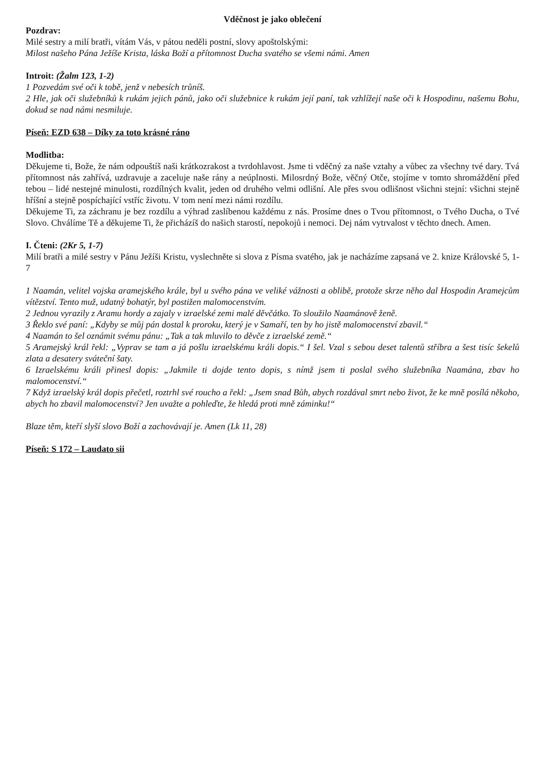Vděčnost je jako oblečení
Pozdrav:
Milé sestry a milí bratři, vítám Vás, v pátou neděli postní, slovy apoštolskými:
Milost našeho Pána Ježíše Krista, láska Boží a přítomnost Ducha svatého se všemi námi. Amen
Introit: (Žalm 123, 1-2)
1 Pozvedám své oči k tobě, jenž v nebesích trůníš.
2 Hle, jak oči služebníků k rukám jejich pánů, jako oči služebnice k rukám její paní, tak vzhlížejí naše oči k Hospodinu, našemu Bohu, dokud se nad námi nesmiluje.
Píseň: EZD 638 – Díky za toto krásné ráno
Modlitba:
Děkujeme ti, Bože, že nám odpouštíš naši krátkozrakost a tvrdohlavost. Jsme ti vděčný za naše vztahy a vůbec za všechny tvé dary. Tvá přítomnost nás zahřívá, uzdravuje a zaceluje naše rány a neúplnosti. Milosrdný Bože, věčný Otče, stojíme v tomto shromáždění před tebou – lidé nestejné minulosti, rozdílných kvalit, jeden od druhého velmi odlišní. Ale přes svou odlišnost všichni stejní: všichni stejně hříšní a stejně pospíchající vstříc životu. V tom není mezi námi rozdílu.
Děkujeme Ti, za záchranu je bez rozdílu a výhrad zaslíbenou každému z nás. Prosíme dnes o Tvou přítomnost, o Tvého Ducha, o Tvé Slovo. Chválíme Tě a děkujeme Ti, že přicházíš do našich starostí, nepokojů i nemoci. Dej nám vytrvalost v těchto dnech. Amen.
I. Čteni: (2Kr 5, 1-7)
Milí bratři a milé sestry v Pánu Ježíši Kristu, vyslechněte si slova z Písma svatého, jak je nacházíme zapsaná ve 2. knize Královské 5, 1-7
1 Naamán, velitel vojska aramejského krále, byl u svého pána ve veliké vážnosti a oblibě, protože skrze něho dal Hospodin Aramejcům vítězství. Tento muž, udatný bohatýr, byl postižen malomocenstvím.
2 Jednou vyrazily z Aramu hordy a zajaly v izraelské zemi malé děvčátko. To sloužilo Naamánově ženě.
3 Řeklo své paní: „Kdyby se můj pán dostal k proroku, který je v Samaří, ten by ho jistě malomocenství zbavil.“
4 Naamán to šel oznámit svému pánu: „Tak a tak mluvilo to děvče z izraelské země.“
5 Aramejský král řekl: „Vyprav se tam a já pošlu izraelskému králi dopis.“ I šel. Vzal s sebou deset talentů stříbra a šest tisíc šekelů zlata a desatery sváteční šaty.
6 Izraelskému králi přinesl dopis: „Jakmile ti dojde tento dopis, s nímž jsem ti poslal svého služebníka Naamána, zbav ho malomocenství.“
7 Když izraelský král dopis přečetl, roztrhl své roucho a řekl: „Jsem snad Bůh, abych rozdával smrt nebo život, že ke mně posílá někoho, abych ho zbavil malomocenství? Jen uvažte a pohleďte, že hledá proti mně záminku!“
Blaze těm, kteří slyší slovo Boží a zachovávají je. Amen (Lk 11, 28)
Píseň: S 172 – Laudato sii